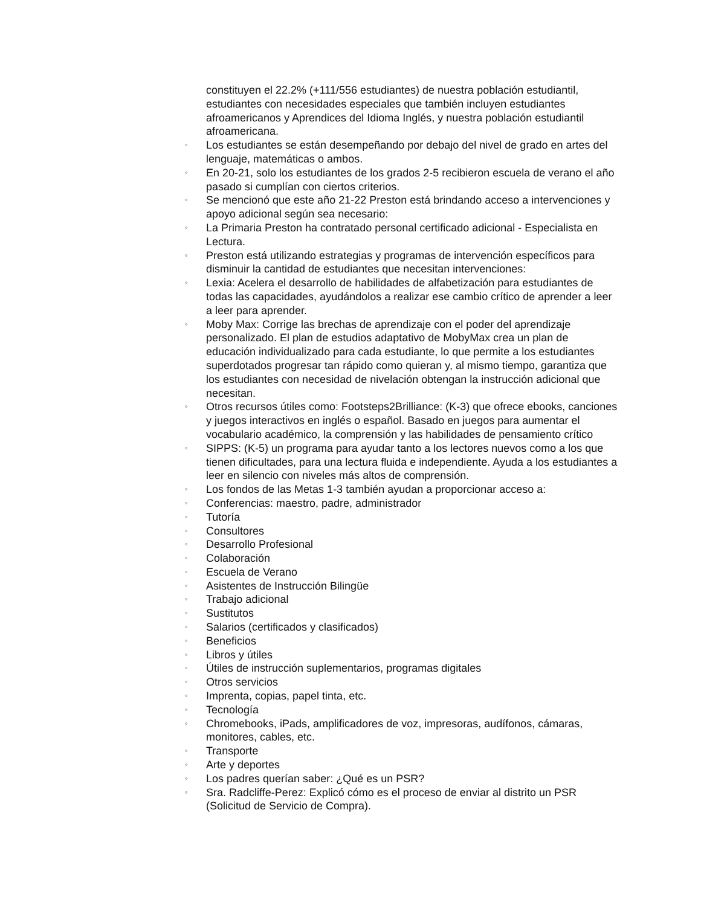constituyen el 22.2% (+111/556 estudiantes) de nuestra población estudiantil, estudiantes con necesidades especiales que también incluyen estudiantes afroamericanos y Aprendices del Idioma Inglés, y nuestra población estudiantil afroamericana.
◦ Los estudiantes se están desempeñando por debajo del nivel de grado en artes del lenguaje, matemáticas o ambos.
◦ En 20-21, solo los estudiantes de los grados 2-5 recibieron escuela de verano el año pasado si cumplían con ciertos criterios.
◦ Se mencionó que este año 21-22 Preston está brindando acceso a intervenciones y apoyo adicional según sea necesario:
◦ La Primaria Preston ha contratado personal certificado adicional - Especialista en Lectura.
◦ Preston está utilizando estrategias y programas de intervención específicos para disminuir la cantidad de estudiantes que necesitan intervenciones:
◦ Lexia: Acelera el desarrollo de habilidades de alfabetización para estudiantes de todas las capacidades, ayudándolos a realizar ese cambio crítico de aprender a leer a leer para aprender.
◦ Moby Max: Corrige las brechas de aprendizaje con el poder del aprendizaje personalizado. El plan de estudios adaptativo de MobyMax crea un plan de educación individualizado para cada estudiante, lo que permite a los estudiantes superdotados progresar tan rápido como quieran y, al mismo tiempo, garantiza que los estudiantes con necesidad de nivelación obtengan la instrucción adicional que necesitan.
◦ Otros recursos útiles como: Footsteps2Brilliance: (K-3) que ofrece ebooks, canciones y juegos interactivos en inglés o español. Basado en juegos para aumentar el vocabulario académico, la comprensión y las habilidades de pensamiento crítico
◦ SIPPS: (K-5) un programa para ayudar tanto a los lectores nuevos como a los que tienen dificultades, para una lectura fluida e independiente. Ayuda a los estudiantes a leer en silencio con niveles más altos de comprensión.
◦ Los fondos de las Metas 1-3 también ayudan a proporcionar acceso a:
◦ Conferencias: maestro, padre, administrador
◦ Tutoría
◦ Consultores
◦ Desarrollo Profesional
◦ Colaboración
◦ Escuela de Verano
◦ Asistentes de Instrucción Bilingüe
◦ Trabajo adicional
◦ Sustitutos
◦ Salarios (certificados y clasificados)
◦ Beneficios
◦ Libros y útiles
◦ Útiles de instrucción suplementarios, programas digitales
◦ Otros servicios
◦ Imprenta, copias, papel tinta, etc.
◦ Tecnología
◦ Chromebooks, iPads, amplificadores de voz, impresoras, audífonos, cámaras, monitores, cables, etc.
◦ Transporte
◦ Arte y deportes
◦ Los padres querían saber: ¿Qué es un PSR?
◦ Sra. Radcliffe-Perez: Explicó cómo es el proceso de enviar al distrito un PSR (Solicitud de Servicio de Compra).